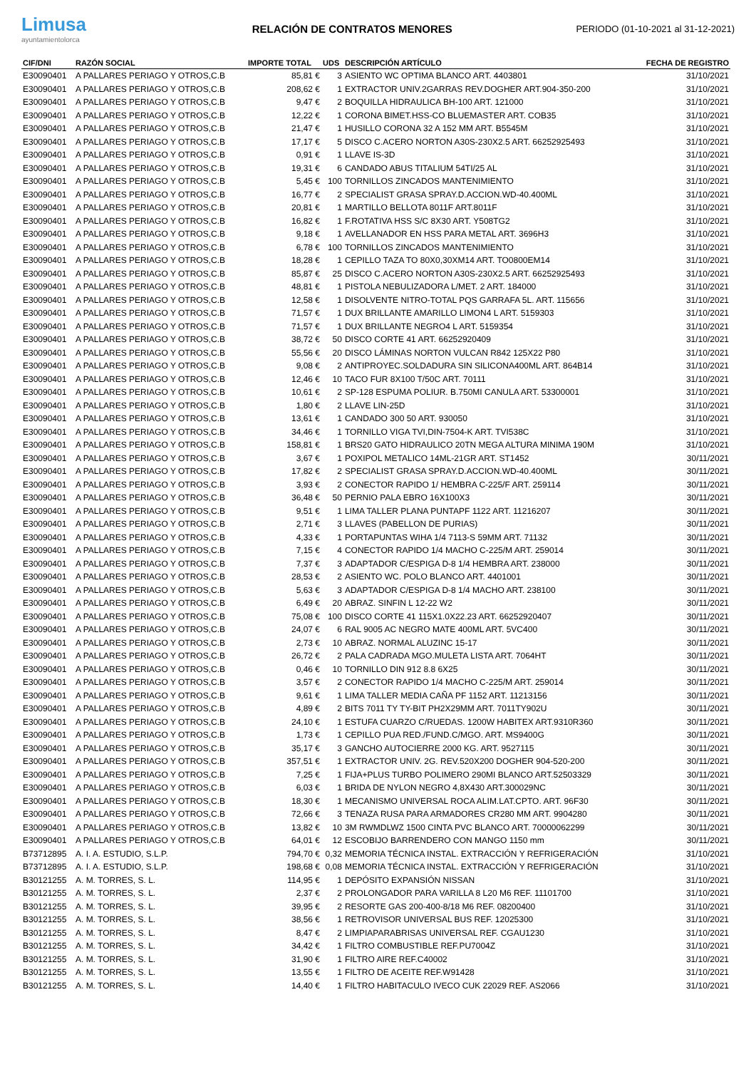Limusa
ayuntamientolorca
RELACIÓN DE CONTRATOS MENORES
PERIODO (01-10-2021 al 31-12-2021)
| CIF/DNI | RAZÓN SOCIAL | IMPORTE TOTAL | UDS | DESCRIPCIÓN ARTÍCULO | FECHA DE REGISTRO |
| --- | --- | --- | --- | --- | --- |
| E30090401 | A PALLARES PERIAGO Y OTROS,C.B | 85,81 € | 3 | ASIENTO WC OPTIMA BLANCO ART. 4403801 | 31/10/2021 |
| E30090401 | A PALLARES PERIAGO Y OTROS,C.B | 208,62 € | 1 | EXTRACTOR UNIV.2GARRAS REV.DOGHER ART.904-350-200 | 31/10/2021 |
| E30090401 | A PALLARES PERIAGO Y OTROS,C.B | 9,47 € | 2 | BOQUILLA HIDRAULICA BH-100 ART. 121000 | 31/10/2021 |
| E30090401 | A PALLARES PERIAGO Y OTROS,C.B | 12,22 € | 1 | CORONA BIMET.HSS-CO BLUEMASTER ART. COB35 | 31/10/2021 |
| E30090401 | A PALLARES PERIAGO Y OTROS,C.B | 21,47 € | 1 | HUSILLO CORONA 32 A 152 MM ART. B5545M | 31/10/2021 |
| E30090401 | A PALLARES PERIAGO Y OTROS,C.B | 17,17 € | 5 | DISCO C.ACERO NORTON A30S-230X2.5 ART. 66252925493 | 31/10/2021 |
| E30090401 | A PALLARES PERIAGO Y OTROS,C.B | 0,91 € | 1 | LLAVE IS-3D | 31/10/2021 |
| E30090401 | A PALLARES PERIAGO Y OTROS,C.B | 19,31 € | 6 | CANDADO ABUS TITALIUM 54TI/25 AL | 31/10/2021 |
| E30090401 | A PALLARES PERIAGO Y OTROS,C.B | 5,45 € | 100 | TORNILLOS ZINCADOS MANTENIMIENTO | 31/10/2021 |
| E30090401 | A PALLARES PERIAGO Y OTROS,C.B | 16,77 € | 2 | SPECIALIST GRASA SPRAY.D.ACCION.WD-40.400ML | 31/10/2021 |
| E30090401 | A PALLARES PERIAGO Y OTROS,C.B | 20,81 € | 1 | MARTILLO BELLOTA 8011F ART.8011F | 31/10/2021 |
| E30090401 | A PALLARES PERIAGO Y OTROS,C.B | 16,82 € | 1 | F.ROTATIVA HSS S/C 8X30 ART. Y508TG2 | 31/10/2021 |
| E30090401 | A PALLARES PERIAGO Y OTROS,C.B | 9,18 € | 1 | AVELLANADOR EN HSS PARA METAL ART. 3696H3 | 31/10/2021 |
| E30090401 | A PALLARES PERIAGO Y OTROS,C.B | 6,78 € | 100 | TORNILLOS ZINCADOS MANTENIMIENTO | 31/10/2021 |
| E30090401 | A PALLARES PERIAGO Y OTROS,C.B | 18,28 € | 1 | CEPILLO TAZA TO 80X0,30XM14 ART. TO0800EM14 | 31/10/2021 |
| E30090401 | A PALLARES PERIAGO Y OTROS,C.B | 85,87 € | 25 | DISCO C.ACERO NORTON A30S-230X2.5 ART. 66252925493 | 31/10/2021 |
| E30090401 | A PALLARES PERIAGO Y OTROS,C.B | 48,81 € | 1 | PISTOLA NEBULIZADORA L/MET. 2 ART. 184000 | 31/10/2021 |
| E30090401 | A PALLARES PERIAGO Y OTROS,C.B | 12,58 € | 1 | DISOLVENTE NITRO-TOTAL PQS GARRAFA 5L. ART. 115656 | 31/10/2021 |
| E30090401 | A PALLARES PERIAGO Y OTROS,C.B | 71,57 € | 1 | DUX BRILLANTE AMARILLO LIMON4 L ART. 5159303 | 31/10/2021 |
| E30090401 | A PALLARES PERIAGO Y OTROS,C.B | 71,57 € | 1 | DUX BRILLANTE NEGRO4 L ART. 5159354 | 31/10/2021 |
| E30090401 | A PALLARES PERIAGO Y OTROS,C.B | 38,72 € | 50 | DISCO CORTE 41 ART. 66252920409 | 31/10/2021 |
| E30090401 | A PALLARES PERIAGO Y OTROS,C.B | 55,56 € | 20 | DISCO LÁMINAS NORTON VULCAN R842 125X22 P80 | 31/10/2021 |
| E30090401 | A PALLARES PERIAGO Y OTROS,C.B | 9,08 € | 2 | ANTIPROYEC.SOLDADURA SIN SILICONA400ML ART. 864B14 | 31/10/2021 |
| E30090401 | A PALLARES PERIAGO Y OTROS,C.B | 12,46 € | 10 | TACO FUR 8X100 T/50C ART. 70111 | 31/10/2021 |
| E30090401 | A PALLARES PERIAGO Y OTROS,C.B | 10,61 € | 2 | SP-128 ESPUMA POLIUR. B.750MI CANULA ART. 53300001 | 31/10/2021 |
| E30090401 | A PALLARES PERIAGO Y OTROS,C.B | 1,80 € | 2 | LLAVE LIN-25D | 31/10/2021 |
| E30090401 | A PALLARES PERIAGO Y OTROS,C.B | 13,61 € | 1 | CANDADO 300 50 ART. 930050 | 31/10/2021 |
| E30090401 | A PALLARES PERIAGO Y OTROS,C.B | 34,46 € | 1 | TORNILLO VIGA TVI,DIN-7504-K ART. TVI538C | 31/10/2021 |
| E30090401 | A PALLARES PERIAGO Y OTROS,C.B | 158,81 € | 1 | BRS20 GATO HIDRAULICO 20TN MEGA ALTURA MINIMA 190M | 31/10/2021 |
| E30090401 | A PALLARES PERIAGO Y OTROS,C.B | 3,67 € | 1 | POXIPOL METALICO 14ML-21GR ART. ST1452 | 30/11/2021 |
| E30090401 | A PALLARES PERIAGO Y OTROS,C.B | 17,82 € | 2 | SPECIALIST GRASA SPRAY.D.ACCION.WD-40.400ML | 30/11/2021 |
| E30090401 | A PALLARES PERIAGO Y OTROS,C.B | 3,93 € | 2 | CONECTOR RAPIDO 1/ HEMBRA C-225/F ART. 259114 | 30/11/2021 |
| E30090401 | A PALLARES PERIAGO Y OTROS,C.B | 36,48 € | 50 | PERNIO PALA EBRO 16X100X3 | 30/11/2021 |
| E30090401 | A PALLARES PERIAGO Y OTROS,C.B | 9,51 € | 1 | LIMA TALLER PLANA PUNTAPF 1122 ART. 11216207 | 30/11/2021 |
| E30090401 | A PALLARES PERIAGO Y OTROS,C.B | 2,71 € | 3 | LLAVES (PABELLON DE PURIAS) | 30/11/2021 |
| E30090401 | A PALLARES PERIAGO Y OTROS,C.B | 4,33 € | 1 | PORTAPUNTAS WIHA 1/4 7113-S 59MM ART. 71132 | 30/11/2021 |
| E30090401 | A PALLARES PERIAGO Y OTROS,C.B | 7,15 € | 4 | CONECTOR RAPIDO 1/4 MACHO C-225/M ART. 259014 | 30/11/2021 |
| E30090401 | A PALLARES PERIAGO Y OTROS,C.B | 7,37 € | 3 | ADAPTADOR C/ESPIGA D-8 1/4 HEMBRA ART. 238000 | 30/11/2021 |
| E30090401 | A PALLARES PERIAGO Y OTROS,C.B | 28,53 € | 2 | ASIENTO WC. POLO BLANCO ART. 4401001 | 30/11/2021 |
| E30090401 | A PALLARES PERIAGO Y OTROS,C.B | 5,63 € | 3 | ADAPTADOR C/ESPIGA D-8 1/4 MACHO ART. 238100 | 30/11/2021 |
| E30090401 | A PALLARES PERIAGO Y OTROS,C.B | 6,49 € | 20 | ABRAZ. SINFIN L 12-22 W2 | 30/11/2021 |
| E30090401 | A PALLARES PERIAGO Y OTROS,C.B | 75,08 € | 100 | DISCO CORTE 41 115X1.0X22.23 ART. 66252920407 | 30/11/2021 |
| E30090401 | A PALLARES PERIAGO Y OTROS,C.B | 24,07 € | 6 | RAL 9005 AC NEGRO MATE 400ML ART. 5VC400 | 30/11/2021 |
| E30090401 | A PALLARES PERIAGO Y OTROS,C.B | 2,73 € | 10 | ABRAZ. NORMAL ALUZINC 15-17 | 30/11/2021 |
| E30090401 | A PALLARES PERIAGO Y OTROS,C.B | 26,72 € | 2 | PALA CADRADA MGO.MULETA LISTA ART. 7064HT | 30/11/2021 |
| E30090401 | A PALLARES PERIAGO Y OTROS,C.B | 0,46 € | 10 | TORNILLO DIN 912 8.8 6X25 | 30/11/2021 |
| E30090401 | A PALLARES PERIAGO Y OTROS,C.B | 3,57 € | 2 | CONECTOR RAPIDO 1/4 MACHO C-225/M ART. 259014 | 30/11/2021 |
| E30090401 | A PALLARES PERIAGO Y OTROS,C.B | 9,61 € | 1 | LIMA TALLER MEDIA CAÑA PF 1152 ART. 11213156 | 30/11/2021 |
| E30090401 | A PALLARES PERIAGO Y OTROS,C.B | 4,89 € | 2 | BITS 7011 TY TY-BIT PH2X29MM ART. 7011TY902U | 30/11/2021 |
| E30090401 | A PALLARES PERIAGO Y OTROS,C.B | 24,10 € | 1 | ESTUFA CUARZO C/RUEDAS. 1200W HABITEX ART.9310R360 | 30/11/2021 |
| E30090401 | A PALLARES PERIAGO Y OTROS,C.B | 1,73 € | 1 | CEPILLO PUA RED./FUND.C/MGO. ART. MS9400G | 30/11/2021 |
| E30090401 | A PALLARES PERIAGO Y OTROS,C.B | 35,17 € | 3 | GANCHO AUTOCIERRE 2000 KG. ART. 9527115 | 30/11/2021 |
| E30090401 | A PALLARES PERIAGO Y OTROS,C.B | 357,51 € | 1 | EXTRACTOR UNIV. 2G. REV.520X200 DOGHER 904-520-200 | 30/11/2021 |
| E30090401 | A PALLARES PERIAGO Y OTROS,C.B | 7,25 € | 1 | FIJA+PLUS TURBO POLIMERO 290MI BLANCO ART.52503329 | 30/11/2021 |
| E30090401 | A PALLARES PERIAGO Y OTROS,C.B | 6,03 € | 1 | BRIDA DE NYLON NEGRO 4,8X430 ART.300029NC | 30/11/2021 |
| E30090401 | A PALLARES PERIAGO Y OTROS,C.B | 18,30 € | 1 | MECANISMO UNIVERSAL ROCA ALIM.LAT.CPTO. ART. 96F30 | 30/11/2021 |
| E30090401 | A PALLARES PERIAGO Y OTROS,C.B | 72,66 € | 3 | TENAZA RUSA PARA ARMADORES CR280 MM ART. 9904280 | 30/11/2021 |
| E30090401 | A PALLARES PERIAGO Y OTROS,C.B | 13,82 € | 10 | 3M RWMDLWZ 1500 CINTA PVC BLANCO ART. 70000062299 | 30/11/2021 |
| E30090401 | A PALLARES PERIAGO Y OTROS,C.B | 64,01 € | 12 | ESCOBIJO BARRENDERO CON MANGO 1150 mm | 30/11/2021 |
| B73712895 | A. I. A. ESTUDIO, S.L.P. | 794,70 € | 0,32 | MEMORIA TÉCNICA INSTAL. EXTRACCIÓN Y REFRIGERACIÓN | 31/10/2021 |
| B73712895 | A. I. A. ESTUDIO, S.L.P. | 198,68 € | 0,08 | MEMORIA TÉCNICA INSTAL. EXTRACCIÓN Y REFRIGERACIÓN | 31/10/2021 |
| B30121255 | A. M. TORRES, S. L. | 114,95 € | 1 | DEPÓSITO EXPANSIÓN NISSAN | 31/10/2021 |
| B30121255 | A. M. TORRES, S. L. | 2,37 € | 2 | PROLONGADOR PARA VARILLA 8 L20 M6 REF. 11101700 | 31/10/2021 |
| B30121255 | A. M. TORRES, S. L. | 39,95 € | 2 | RESORTE GAS 200-400-8/18 M6 REF. 08200400 | 31/10/2021 |
| B30121255 | A. M. TORRES, S. L. | 38,56 € | 1 | RETROVISOR UNIVERSAL BUS REF. 12025300 | 31/10/2021 |
| B30121255 | A. M. TORRES, S. L. | 8,47 € | 2 | LIMPIAPARABRISAS UNIVERSAL REF. CGAU1230 | 31/10/2021 |
| B30121255 | A. M. TORRES, S. L. | 34,42 € | 1 | FILTRO COMBUSTIBLE REF.PU7004Z | 31/10/2021 |
| B30121255 | A. M. TORRES, S. L. | 31,90 € | 1 | FILTRO AIRE REF.C40002 | 31/10/2021 |
| B30121255 | A. M. TORRES, S. L. | 13,55 € | 1 | FILTRO DE ACEITE REF.W91428 | 31/10/2021 |
| B30121255 | A. M. TORRES, S. L. | 14,40 € | 1 | FILTRO HABITACULO IVECO CUK 22029 REF. AS2066 | 31/10/2021 |